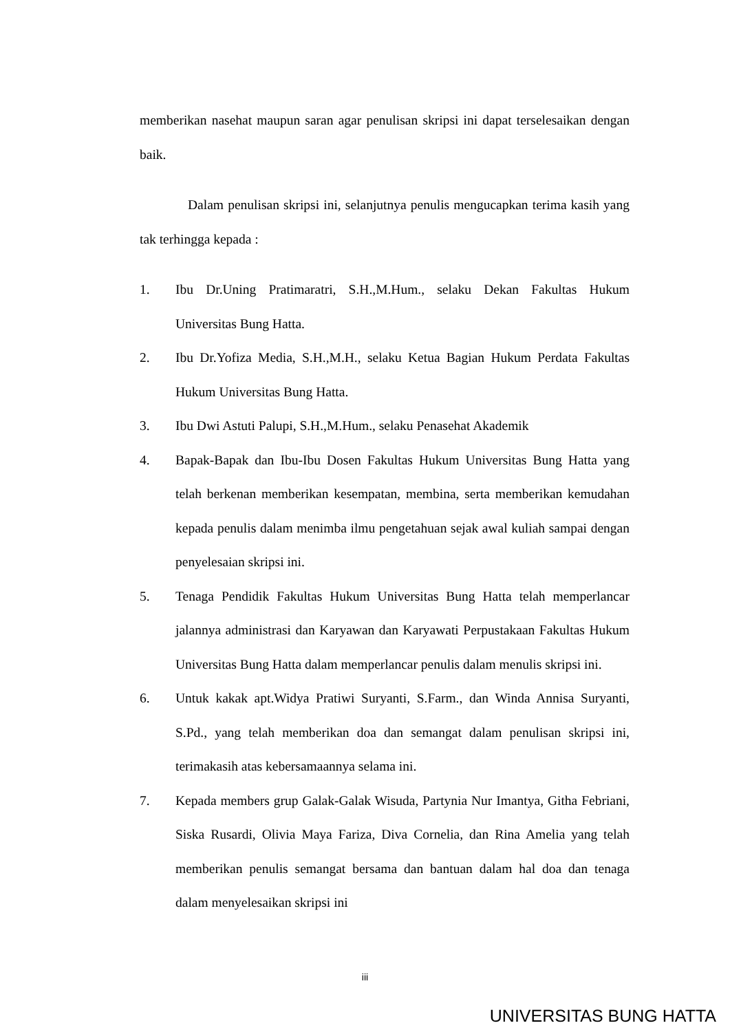memberikan nasehat maupun saran agar penulisan skripsi ini dapat terselesaikan dengan baik.
Dalam penulisan skripsi ini, selanjutnya penulis mengucapkan terima kasih yang tak terhingga kepada :
1. Ibu Dr.Uning Pratimaratri, S.H.,M.Hum., selaku Dekan Fakultas Hukum Universitas Bung Hatta.
2. Ibu Dr.Yofiza Media, S.H.,M.H., selaku Ketua Bagian Hukum Perdata Fakultas Hukum Universitas Bung Hatta.
3. Ibu Dwi Astuti Palupi, S.H.,M.Hum., selaku Penasehat Akademik
4. Bapak-Bapak dan Ibu-Ibu Dosen Fakultas Hukum Universitas Bung Hatta yang telah berkenan memberikan kesempatan, membina, serta memberikan kemudahan kepada penulis dalam menimba ilmu pengetahuan sejak awal kuliah sampai dengan penyelesaian skripsi ini.
5. Tenaga Pendidik Fakultas Hukum Universitas Bung Hatta telah memperlancar jalannya administrasi dan Karyawan dan Karyawati Perpustakaan Fakultas Hukum Universitas Bung Hatta dalam memperlancar penulis dalam menulis skripsi ini.
6. Untuk kakak apt.Widya Pratiwi Suryanti, S.Farm., dan Winda Annisa Suryanti, S.Pd., yang telah memberikan doa dan semangat dalam penulisan skripsi ini, terimakasih atas kebersamaannya selama ini.
7. Kepada members grup Galak-Galak Wisuda, Partynia Nur Imantya, Githa Febriani, Siska Rusardi, Olivia Maya Fariza, Diva Cornelia, dan Rina Amelia yang telah memberikan penulis semangat bersama dan bantuan dalam hal doa dan tenaga dalam menyelesaikan skripsi ini
iii
UNIVERSITAS BUNG HATTA